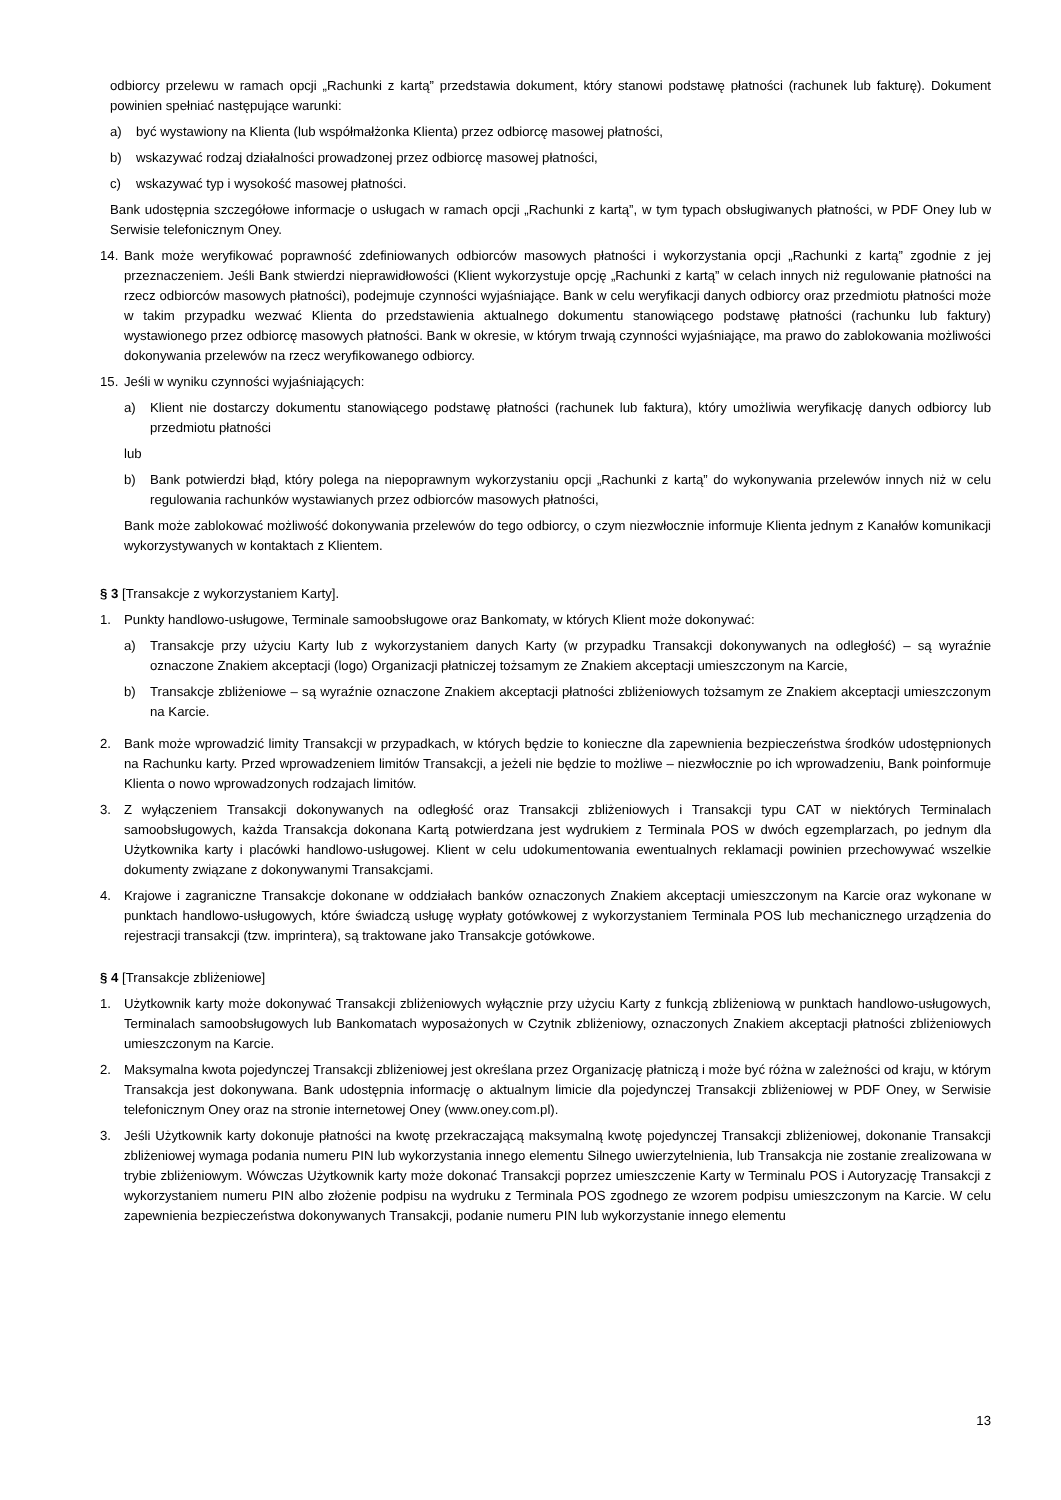odbiorcy przelewu w ramach opcji „Rachunki z kartą” przedstawia dokument, który stanowi podstawę płatności (rachunek lub fakturę). Dokument powinien spełniać następujące warunki:
a) być wystawiony na Klienta (lub współmałżonka Klienta) przez odbiorcę masowej płatności,
b) wskazywać rodzaj działalności prowadzonej przez odbiorcę masowej płatności,
c) wskazywać typ i wysokość masowej płatności.
Bank udostępnia szczegółowe informacje o usługach w ramach opcji „Rachunki z kartą”, w tym typach obsługiwanych płatności, w PDF Oney lub w Serwisie telefonicznym Oney.
14. Bank może weryfikować poprawność zdefiniowanych odbiorców masowych płatności i wykorzystania opcji „Rachunki z kartą” zgodnie z jej przeznaczeniem. Jeśli Bank stwierdzi nieprawidłowości (Klient wykorzystuje opcję „Rachunki z kartą” w celach innych niż regulowanie płatności na rzecz odbiorców masowych płatności), podejmuje czynności wyjaśniające. Bank w celu weryfikacji danych odbiorcy oraz przedmiotu płatności może w takim przypadku wezwać Klienta do przedstawienia aktualnego dokumentu stanowiącego podstawę płatności (rachunku lub faktury) wystawionego przez odbiorcę masowych płatności. Bank w okresie, w którym trwają czynności wyjaśniające, ma prawo do zablokowania możliwości dokonywania przelewów na rzecz weryfikowanego odbiorcy.
15. Jeśli w wyniku czynności wyjaśniających:
a) Klient nie dostarczy dokumentu stanowiącego podstawę płatności (rachunek lub faktura), który umożliwia weryfikację danych odbiorcy lub przedmiotu płatności
lub
b) Bank potwierdzi błąd, który polega na niepoprawnym wykorzystaniu opcji „Rachunki z kartą” do wykonywania przelewów innych niż w celu regulowania rachunków wystawianych przez odbiorców masowych płatności,
Bank może zablokować możliwość dokonywania przelewów do tego odbiorcy, o czym niezwłocznie informuje Klienta jednym z Kanałów komunikacji wykorzystywanych w kontaktach z Klientem.
§ 3 [Transakcje z wykorzystaniem Karty].
1. Punkty handlowo-usługowe, Terminale samoobsługowe oraz Bankomaty, w których Klient może dokonywać:
a) Transakcje przy użyciu Karty lub z wykorzystaniem danych Karty (w przypadku Transakcji dokonywanych na odległość) – są wyraźnie oznaczone Znakiem akceptacji (logo) Organizacji płatniczej tożsamym ze Znakiem akceptacji umieszczonym na Karcie,
b) Transakcje zbliżeniowe – są wyraźnie oznaczone Znakiem akceptacji płatności zbliżeniowych tożsamym ze Znakiem akceptacji umieszczonym na Karcie.
2. Bank może wprowadzić limity Transakcji w przypadkach, w których będzie to konieczne dla zapewnienia bezpieczeństwa środków udostępnionych na Rachunku karty. Przed wprowadzeniem limitów Transakcji, a jeżeli nie będzie to możliwe – niezwłocznie po ich wprowadzeniu, Bank poinformuje Klienta o nowo wprowadzonych rodzajach limitów.
3. Z wyłączeniem Transakcji dokonywanych na odległość oraz Transakcji zbliżeniowych i Transakcji typu CAT w niektórych Terminalach samoobsługowych, każda Transakcja dokonana Kartą potwierdzana jest wydrukiem z Terminala POS w dwóch egzemplarzach, po jednym dla Użytkownika karty i placówki handlowo-usługowej. Klient w celu udokumentowania ewentualnych reklamacji powinien przechowywać wszelkie dokumenty związane z dokonywanymi Transakcjami.
4. Krajowe i zagraniczne Transakcje dokonane w oddziałach banków oznaczonych Znakiem akceptacji umieszczonym na Karcie oraz wykonane w punktach handlowo-usługowych, które świadczą usługę wypłaty gotówkowej z wykorzystaniem Terminala POS lub mechanicznego urządzenia do rejestracji transakcji (tzw. imprintera), są traktowane jako Transakcje gotówkowe.
§ 4 [Transakcje zbliżeniowe]
1. Użytkownik karty może dokonywać Transakcji zbliżeniowych wyłącznie przy użyciu Karty z funkcją zbliżeniową w punktach handlowo-usługowych, Terminalach samoobsługowych lub Bankomatach wyposażonych w Czytnik zbliżeniowy, oznaczonych Znakiem akceptacji płatności zbliżeniowych umieszczonym na Karcie.
2. Maksymalna kwota pojedynczej Transakcji zbliżeniowej jest określana przez Organizację płatniczą i może być różna w zależności od kraju, w którym Transakcja jest dokonywana. Bank udostępnia informację o aktualnym limicie dla pojedynczej Transakcji zbliżeniowej w PDF Oney, w Serwisie telefonicznym Oney oraz na stronie internetowej Oney (www.oney.com.pl).
3. Jeśli Użytkownik karty dokonuje płatności na kwotę przekraczającą maksymalną kwotę pojedynczej Transakcji zbliżeniowej, dokonanie Transakcji zbliżeniowej wymaga podania numeru PIN lub wykorzystania innego elementu Silnego uwierzytelnienia, lub Transakcja nie zostanie zrealizowana w trybie zbliżeniowym. Wówczas Użytkownik karty może dokonać Transakcji poprzez umieszczenie Karty w Terminalu POS i Autoryzację Transakcji z wykorzystaniem numeru PIN albo złożenie podpisu na wydruku z Terminala POS zgodnego ze wzorem podpisu umieszczonym na Karcie. W celu zapewnienia bezpieczeństwa dokonywanych Transakcji, podanie numeru PIN lub wykorzystanie innego elementu
13